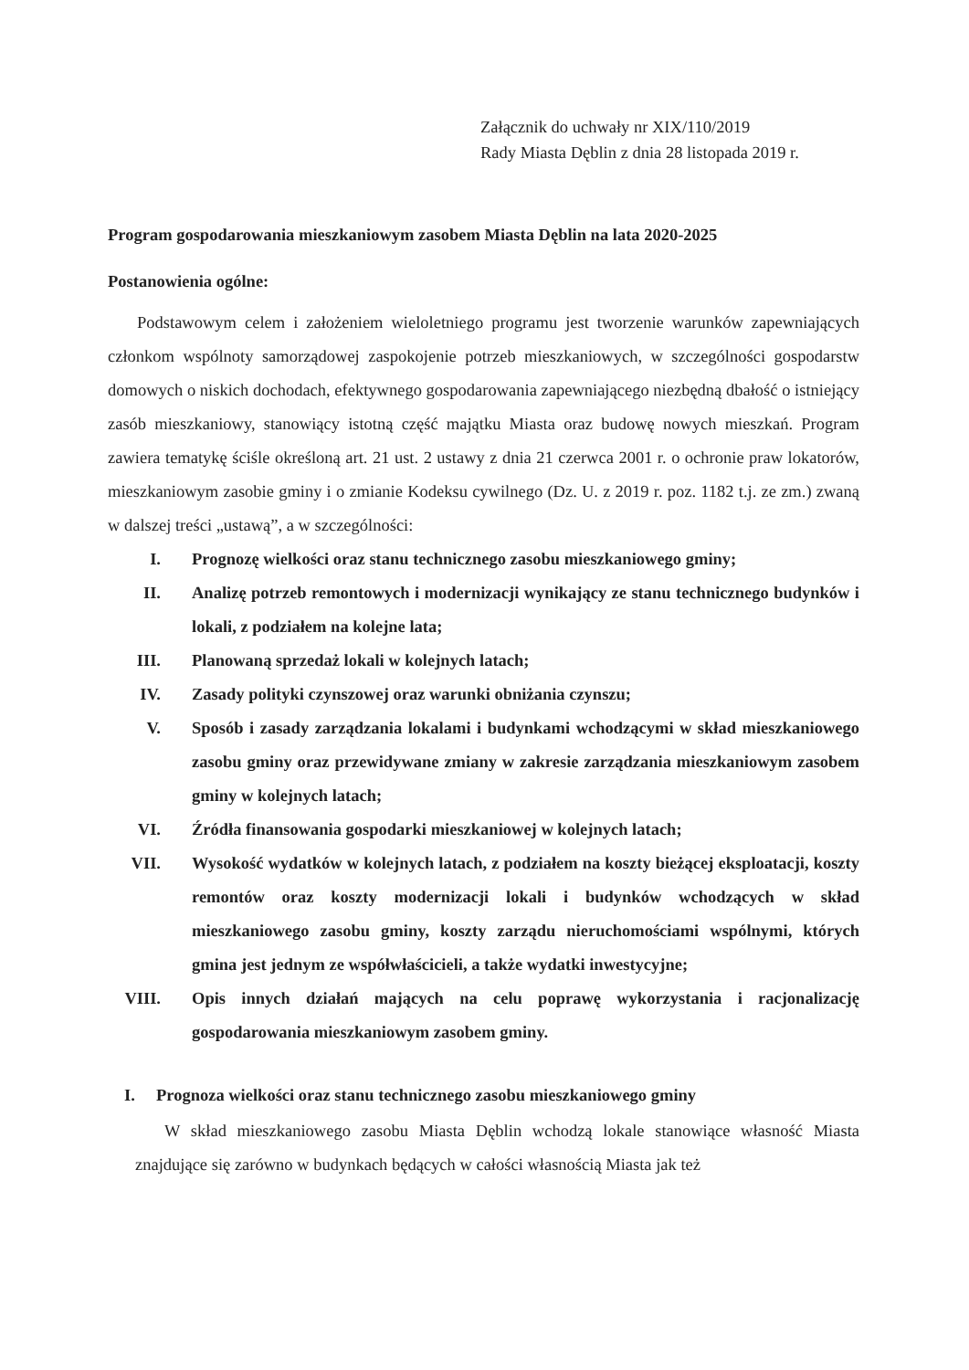Załącznik do uchwały nr XIX/110/2019
Rady Miasta Dęblin z dnia 28 listopada 2019 r.
Program gospodarowania mieszkaniowym zasobem Miasta Dęblin na lata 2020-2025
Postanowienia ogólne:
Podstawowym celem i założeniem wieloletniego programu jest tworzenie warunków zapewniających członkom wspólnoty samorządowej zaspokojenie potrzeb mieszkaniowych, w szczególności gospodarstw domowych o niskich dochodach, efektywnego gospodarowania zapewniającego niezbędną dbałość o istniejący zasób mieszkaniowy, stanowiący istotną część majątku Miasta oraz budowę nowych mieszkań. Program zawiera tematykę ściśle określoną art. 21 ust. 2 ustawy z dnia 21 czerwca 2001 r. o ochronie praw lokatorów, mieszkaniowym zasobie gminy i o zmianie Kodeksu cywilnego (Dz. U. z 2019 r. poz. 1182 t.j. ze zm.) zwaną w dalszej treści „ustawą”, a w szczególności:
I. Prognozę wielkości oraz stanu technicznego zasobu mieszkaniowego gminy;
II. Analizę potrzeb remontowych i modernizacji wynikający ze stanu technicznego budynków i lokali, z podziałem na kolejne lata;
III. Planowaną sprzedaż lokali w kolejnych latach;
IV. Zasady polityki czynszowej oraz warunki obniżania czynszu;
V. Sposób i zasady zarządzania lokalami i budynkami wchodzącymi w skład mieszkaniowego zasobu gminy oraz przewidywane zmiany w zakresie zarządzania mieszkaniowym zasobem gminy w kolejnych latach;
VI. Źródła finansowania gospodarki mieszkaniowej w kolejnych latach;
VII. Wysokość wydatków w kolejnych latach, z podziałem na koszty bieżącej eksploatacji, koszty remontów oraz koszty modernizacji lokali i budynków wchodzących w skład mieszkaniowego zasobu gminy, koszty zarządu nieruchomościami wspólnymi, których gmina jest jednym ze współwłaścicieli, a także wydatki inwestycyjne;
VIII. Opis innych działań mających na celu poprawę wykorzystania i racjonalizację gospodarowania mieszkaniowym zasobem gminy.
I. Prognoza wielkości oraz stanu technicznego zasobu mieszkaniowego gminy
W skład mieszkaniowego zasobu Miasta Dęblin wchodzą lokale stanowiące własność Miasta znajdujące się zarówno w budynkach będących w całości własnością Miasta jak też